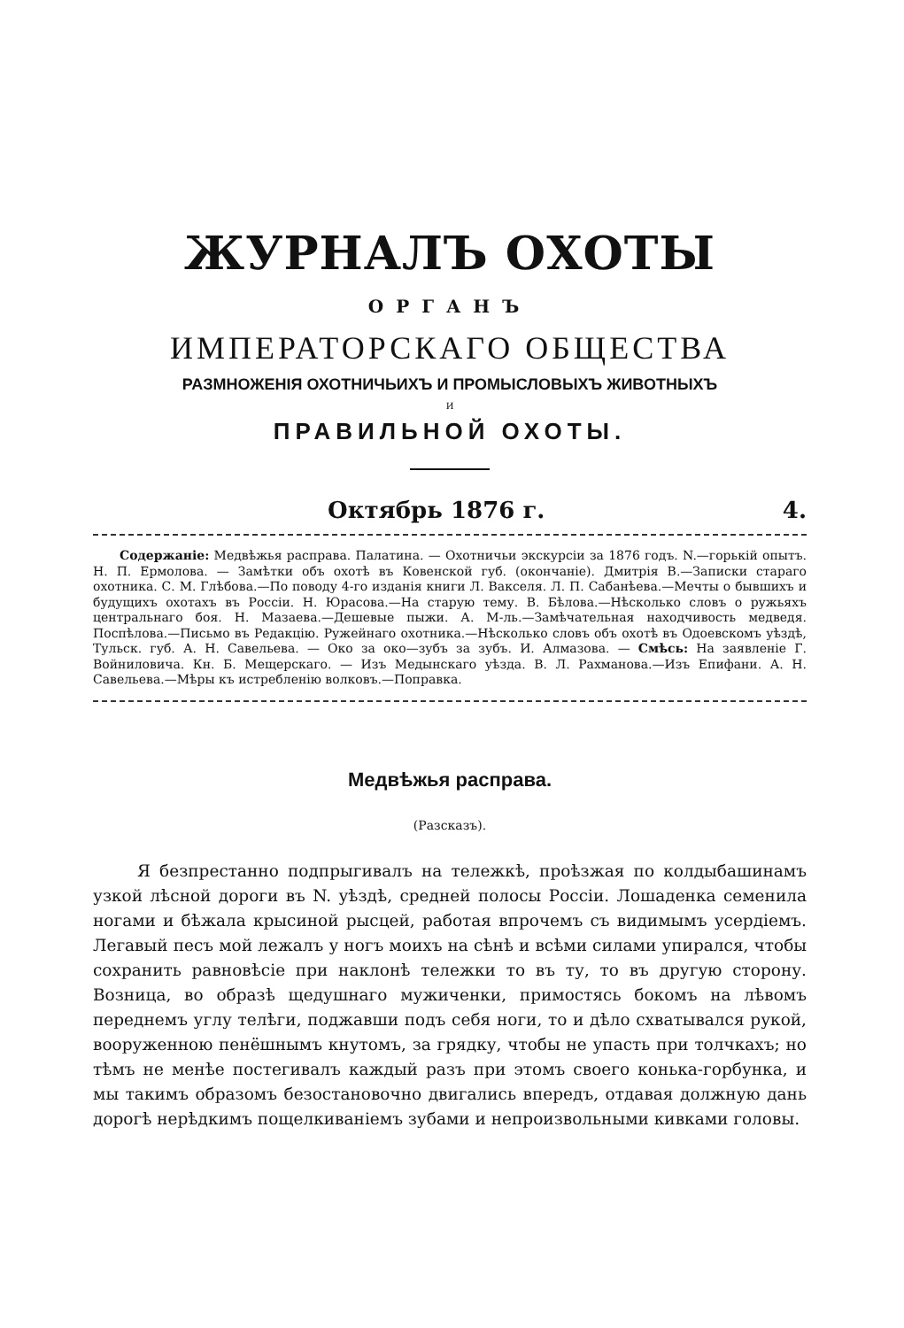ЖУРНАЛЪ ОХОТЫ
ОРГАНЪ
ИМПЕРАТОРСКАГО ОБЩЕСТВА
РАЗМНОЖЕНІЯ ОХОТНИЧЬИХЪ И ПРОМЫСЛОВЫХЪ ЖИВОТНЫХЪ
И
ПРАВИЛЬНОЙ ОХОТЫ.
Октябрь 1876 г. 4.
Содержаніе: Медвѣжья расправа. Палатина. — Охотничьи экскурсіи за 1876 годъ. N.—горькій опытъ. Н. П. Ермолова. — Замѣтки объ охотѣ въ Ковенской губ. (окончаніе). Дмитрія В.—Записки стараго охотника. С. М. Глѣбова.—По поводу 4-го изданія книги Л. Вакселя. Л. П. Сабанѣева.—Мечты о бывшихъ и будущихъ охотахъ въ Россіи. Н. Юрасова.—На старую тему. В. Бѣлова.—Нѣсколько словъ о ружьяхъ центральнаго боя. Н. Мазаева.—Дешевые пыжи. А. М-ль.—Замѣчательная находчивость медведя. Поспѣлова.—Письмо въ Редакцію. Ружейнаго охотника.—Нѣсколько словъ объ охотѣ въ Одоевскомъ уѣздѣ, Тульск. губ. А. Н. Савельева. — Око за око—зубъ за зубъ. И. Алмазова. — Смѣсь: На заявленіе Г. Войниловича. Кн. Б. Мещерскаго. — Изъ Медынскаго уѣзда. В. Л. Рахманова.—Изъ Епифани. А. Н. Савельева.—Мѣры къ истребленію волковъ.—Поправка.
Медвѣжья расправа.
(Разсказъ).
Я безпрестанно подпрыгивалъ на тележкѣ, проѣзжая по колдыбашинамъ узкой лѣсной дороги въ N. уѣздѣ, средней полосы Россіи. Лошаденка семенила ногами и бѣжала крысиной рысцей, работая впрочемъ съ видимымъ усердіемъ. Легавый песъ мой лежалъ у ногъ моихъ на сѣнѣ и всѣми силами упирался, чтобы сохранить равновѣсіе при наклонѣ тележки то въ ту, то въ другую сторону. Возница, во образѣ щедушнаго мужиченки, примостясь бокомъ на лѣвомъ переднемъ углу телѣги, поджавши подъ себя ноги, то и дѣло схватывался рукой, вооруженною пенёшнымъ кнутомъ, за грядку, чтобы не упасть при толчкахъ; но тѣмъ не менѣе постегивалъ каждый разъ при этомъ своего конька-горбунка, и мы такимъ образомъ безостановочно двигались впередъ, отдавая должную дань дорогѣ нерѣдкимъ пощелкиваніемъ зубами и непроизвольными кивками головы.